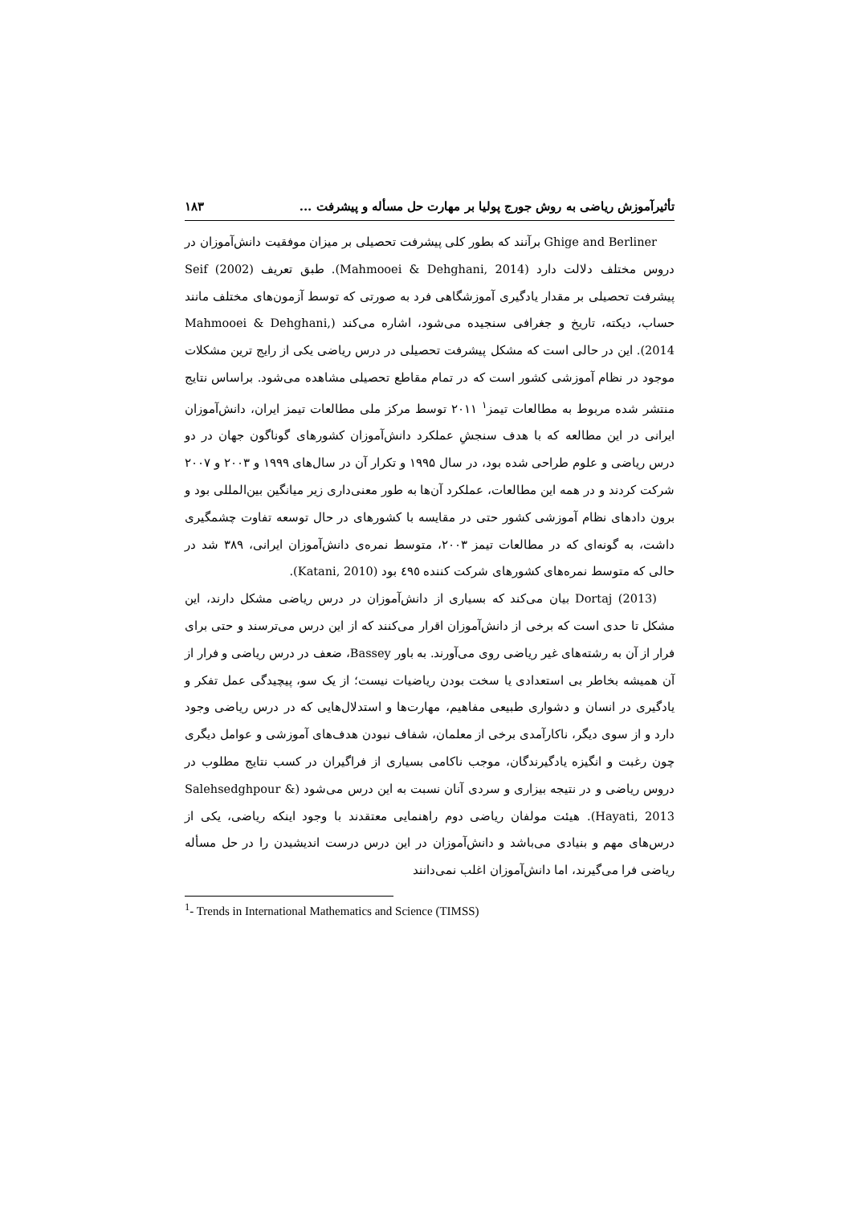تأثیرآموزش ریاضی به روش جورج پولیا بر مهارت حل مسأله و پیشرفت ... ۱۸۳
Ghige and Berliner برآنند که بطور کلی پیشرفت تحصیلی بر میزان موفقیت دانش‌آموزان در دروس مختلف دلالت دارد (Mahmooei & Dehghani, 2014). طبق تعریف Seif (2002) پیشرفت تحصیلی بر مقدار یادگیری آموزشگاهی فرد به صورتی که توسط آزمون‌های مختلف مانند حساب، دیکته، تاریخ و جغرافی سنجیده می‌شود، اشاره می‌کند (Mahmooei & Dehghani, 2014). این در حالی است که مشکل پیشرفت تحصیلی در درس ریاضی یکی از رایج ترین مشکلات موجود در نظام آموزشی کشور است که در تمام مقاطع تحصیلی مشاهده می‌شود. براساس نتایج منتشر شده مربوط به مطالعات تیمز<sup>۱</sup> ۲۰۱۱ توسط مرکز ملی مطالعات تیمز ایران، دانش‌آموزان ایرانی در این مطالعه که با هدف سنجشِ عملکرد دانش‌آموزان کشورهای گوناگون جهان در دو درس ریاضی و علوم طراحی شده بود، در سال ۱۹۹۵ و تکرار آن در سال‌های ۱۹۹۹ و ۲۰۰۳ و ۲۰۰۷ شرکت کردند و در همه این مطالعات، عملکرد آن‌ها به طور معنی‌داری زیر میانگین بین‌المللی بود و برون دادهای نظام آموزشی کشور حتی در مقایسه با کشورهای در حال توسعه تفاوت چشمگیری داشت، به گونه‌ای که در مطالعات تیمز ۲۰۰۳، متوسط نمره‌ی دانش‌آموزان ایرانی، ۳۸۹ شد در حالی که متوسط نمره‌های کشورهای شرکت کننده ٤٩٥ بود (Katani, 2010).
Dortaj (2013) بیان می‌کند که بسیاری از دانش‌آموزان در درس ریاضی مشکل دارند، این مشکل تا حدی است که برخی از دانش‌آموزان اقرار می‌کنند که از این درس می‌ترسند و حتی برای فرار از آن به رشته‌های غیر ریاضی روی می‌آورند. به باور Bassey، ضعف در درس ریاضی و فرار از آن همیشه بخاطر بی استعدادی یا سخت بودن ریاضیات نیست؛ از یک سو، پیچیدگی عمل تفکر و یادگیری در انسان و دشواری طبیعی مفاهیم، مهارت‌ها و استدلال‌هایی که در درس ریاضی وجود دارد و از سوی دیگر، ناکارآمدی برخی از معلمان، شفاف نبودن هدف‌های آموزشی و عوامل دیگری چون رغبت و انگیزه یادگیرندگان، موجب ناکامی بسیاری از فراگیران در کسب نتایج مطلوب در دروس ریاضی و در نتیجه بیزاری و سردی آنان نسبت به این درس می‌شود (Salehsedghpour & Hayati, 2013). هیئت مولفان ریاضی دوم راهنمایی معتقدند با وجود اینکه ریاضی، یکی از درس‌های مهم و بنیادی می‌باشد و دانش‌آموزان در این درس درست اندیشیدن را در حل مسأله ریاضی فرا می‌گیرند، اما دانش‌آموزان اغلب نمی‌دانند
<sup>1</sup>- Trends in International Mathematics and Science (TIMSS)